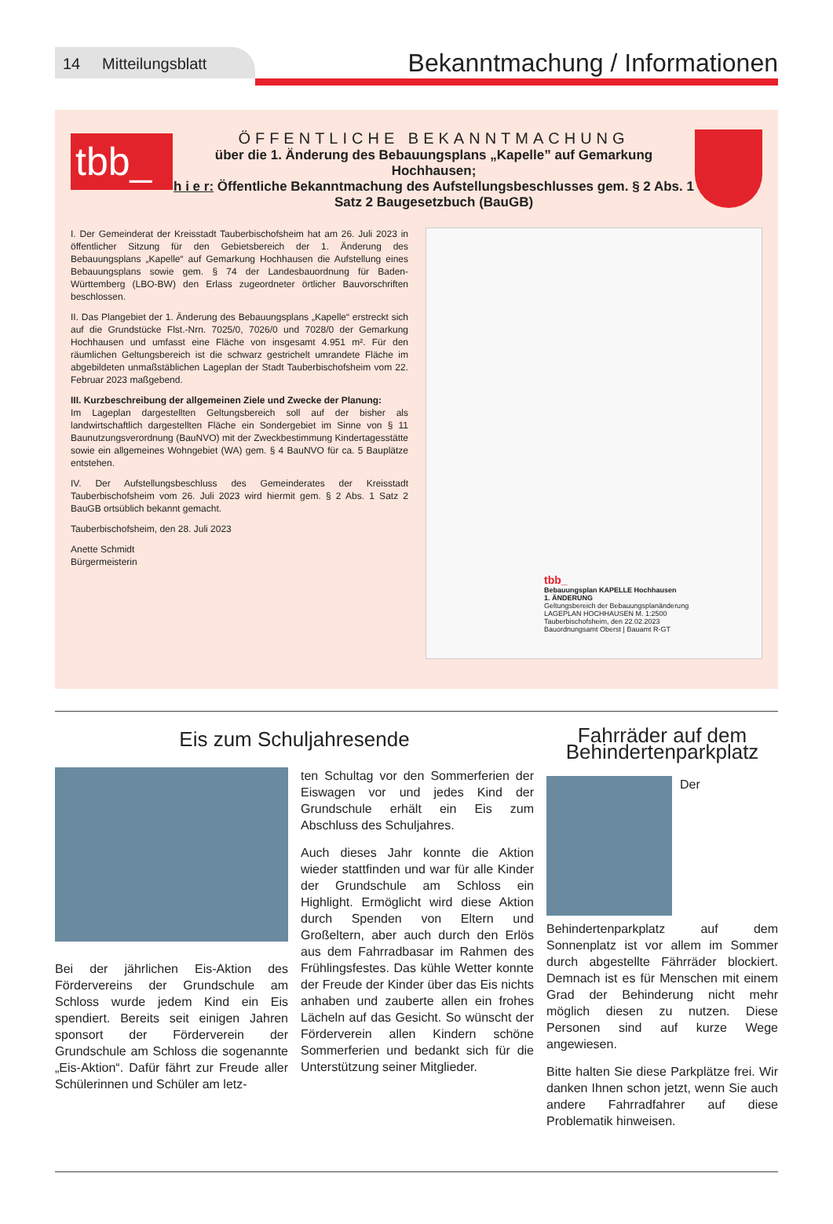14 Mitteilungsblatt
Bekanntmachung / Informationen
tbb_
ÖFFENTLICHE BEKANNTMACHUNG
über die 1. Änderung des Bebauungsplans „Kapelle” auf Gemarkung Hochhausen;
h i e r: Öffentliche Bekanntmachung des Aufstellungsbeschlusses gem. § 2 Abs. 1 Satz 2 Baugesetzbuch (BauGB)
I. Der Gemeinderat der Kreisstadt Tauberbischofsheim hat am 26. Juli 2023 in öffentlicher Sitzung für den Gebietsbereich der 1. Änderung des Bebauungsplans „Kapelle“ auf Gemarkung Hochhausen die Aufstellung eines Bebauungsplans sowie gem. § 74 der Landesbauordnung für Baden-Württemberg (LBO-BW) den Erlass zugeordneter örtlicher Bauvorschriften beschlossen.
II. Das Plangebiet der 1. Änderung des Bebauungsplans „Kapelle“ erstreckt sich auf die Grundstücke Flst.-Nrn. 7025/0, 7026/0 und 7028/0 der Gemarkung Hochhausen und umfasst eine Fläche von insgesamt 4.951 m². Für den räumlichen Geltungsbereich ist die schwarz gestrichelt umrandete Fläche im abgebildeten unmaßstäblichen Lageplan der Stadt Tauberbischofsheim vom 22. Februar 2023 maßgebend.
III. Kurzbeschreibung der allgemeinen Ziele und Zwecke der Planung:
Im Lageplan dargestellten Geltungsbereich soll auf der bisher als landwirtschaftlich dargestellten Fläche ein Sondergebiet im Sinne von § 11 Baunutzungsverordnung (BauNVO) mit der Zweckbestimmung Kindertagesstätte sowie ein allgemeines Wohngebiet (WA) gem. § 4 BauNVO für ca. 5 Bauplätze entstehen.
IV. Der Aufstellungsbeschluss des Gemeinderates der Kreisstadt Tauberbischofsheim vom 26. Juli 2023 wird hiermit gem. § 2 Abs. 1 Satz 2 BauGB ortsüblich bekannt gemacht.
Tauberbischofsheim, den 28. Juli 2023
Anette Schmidt
Bürgermeisterin
tbb_
Bebauungsplan KAPELLE Hochhausen
1. ÄNDERUNG
Geltungsbereich der Bebauungsplanänderung
LAGEPLAN HOCHHAUSEN M. 1:2500
Tauberbischofsheim, den 22.02.2023
Bauordnungsamt Oberst | Bauamt R-GT
Eis zum Schuljahresende
Bei der jährlichen Eis-Aktion des Fördervereins der Grundschule am Schloss wurde jedem Kind ein Eis spendiert. Bereits seit einigen Jahren sponsort der Förderverein der Grundschule am Schloss die sogenannte „Eis-Aktion“. Dafür fährt zur Freude aller Schülerinnen und Schüler am letz-
ten Schultag vor den Sommerferien der Eiswagen vor und jedes Kind der Grundschule erhält ein Eis zum Abschluss des Schuljahres.
Auch dieses Jahr konnte die Aktion wieder stattfinden und war für alle Kinder der Grundschule am Schloss ein Highlight. Ermöglicht wird diese Aktion durch Spenden von Eltern und Großeltern, aber auch durch den Erlös aus dem Fahrradbasar im Rahmen des Frühlingsfestes. Das kühle Wetter konnte der Freude der Kinder über das Eis nichts anhaben und zauberte allen ein frohes Lächeln auf das Gesicht. So wünscht der Förderverein allen Kindern schöne Sommerferien und bedankt sich für die Unterstützung seiner Mitglieder.
Fahrräder auf dem Behindertenparkplatz
Der Behindertenparkplatz auf dem Sonnenplatz ist vor allem im Sommer durch abgestellte Fährräder blockiert. Demnach ist es für Menschen mit einem Grad der Behinderung nicht mehr möglich diesen zu nutzen. Diese Personen sind auf kurze Wege angewiesen.
Bitte halten Sie diese Parkplätze frei. Wir danken Ihnen schon jetzt, wenn Sie auch andere Fahrradfahrer auf diese Problematik hinweisen.